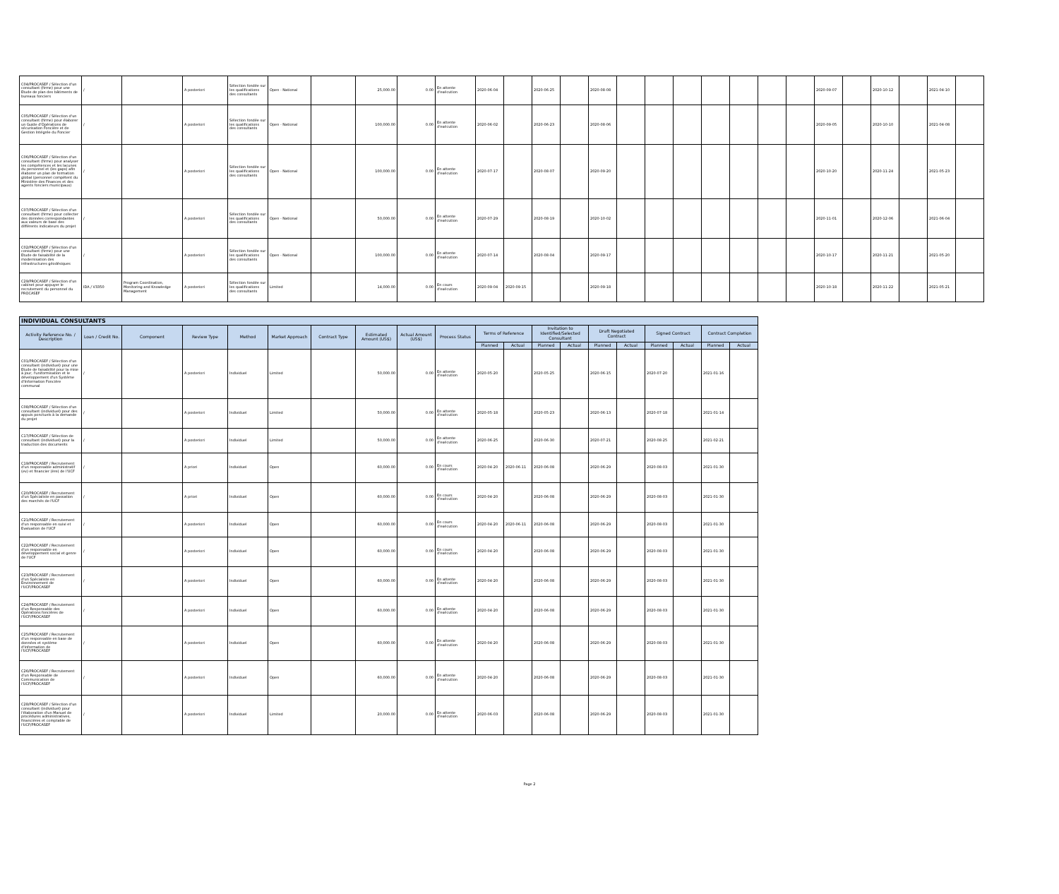| C04/PROCASEF / Sélection d'un consultant (firme) pour une Etude de plan des bâtiments de bureaux fonciers | / | | A posteriori | Sélection fondée sur les qualifications des consultants | Open - National | | 25,000.00 | 0.00 | En attente d'exécution | 2020-06-04 | | 2020-06-25 | | 2020-08-08 | | | | | | | | 2020-09-07 | | 2020-10-12 | | 2021-04-10 | |
| C05/PROCASEF / Sélection d'un consultant (firme) pour élaborer un Guide d'Opérations de sécurisation Foncière et de Gestion Intégrée du Foncier | / | | A posteriori | Sélection fondée sur les qualifications des consultants | Open - National | | 100,000.00 | 0.00 | En attente d'exécution | 2020-06-02 | | 2020-06-23 | | 2020-08-06 | | | | | | | | 2020-09-05 | | 2020-10-10 | | 2021-04-08 | |
| C06/PROCASEF / Sélection d'un consultant (firme) pour analyser les compétences et les lacunes du personnel et (les gaps) afin élaborer un plan de formation global (personnel compétent du Ministère des Finances et des agents fonciers municipaux) | / | | A posteriori | Sélection fondée sur les qualifications des consultants | Open - National | | 100,000.00 | 0.00 | En attente d'exécution | 2020-07-17 | | 2020-08-07 | | 2020-09-20 | | | | | | | | 2020-10-20 | | 2020-11-24 | | 2021-05-23 | |
| C07/PROCASEF / Sélection d'un consultant (firme) pour collecter des données correspondantes aux valeurs de base des différents indicateurs du projet | / | | A posteriori | Sélection fondée sur les qualifications des consultants | Open - National | | 50,000.00 | 0.00 | En attente d'exécution | 2020-07-29 | | 2020-08-19 | | 2020-10-02 | | | | | | | | 2020-11-01 | | 2020-12-06 | | 2021-06-04 | |
| C02/PROCASEF / Sélection d'un consultant (firme) pour une Etude de faisabilité de la modernisation des infrastructures géodésiques | / | | A posteriori | Sélection fondée sur les qualifications des consultants | Open - National | | 100,000.00 | 0.00 | En attente d'exécution | 2020-07-14 | | 2020-08-04 | | 2020-09-17 | | | | | | | | 2020-10-17 | | 2020-11-21 | | 2021-05-20 | |
| C29/PROCASEF / Sélection d'un cabinet pour appuyer le recrutement du personnel du PROCASEF | IDA / V3350 | Program Coordination, Monitoring and Knowledge Management | A posteriori | Sélection fondée sur les qualifications des consultants | Limited | | 14,000.00 | 0.00 | En cours d'exécution | 2020-09-04 | 2020-09-15 | | | 2020-09-18 | | | | | | | | 2020-10-18 | | 2020-11-22 | | 2021-05-21 | |
| INDIVIDUAL CONSULTANTS | | | | | | | | | | | | | | | | | | | |
| --- | --- | --- | --- | --- | --- | --- | --- | --- | --- | --- | --- | --- | --- | --- | --- | --- | --- | --- | --- |
| Activity Reference No. / Description | Loan / Credit No. | Component | Review Type | Method | Market Approach | Contract Type | Estimated Amount (US$) | Actual Amount (US$) | Process Status | Terms of Reference | | Invitation to Identified/Selected Consultant | | Draft Negotiated Contract | | Signed Contract | | Contract Completion | |
| | | | | | | | | | | Planned | Actual | Planned | Actual | Planned | Actual | Planned | Actual | Planned | Actual |
| C01/PROCASEF / Sélection d'un consultant (individuel) pour une Etude de faisabilité pour la mise à jour, l'uniformisation et le développement d'un Système d'Information Foncière communal | / | | A posteriori | Individuel | Limited | | 50,000.00 | 0.00 | En attente d'exécution | 2020-05-20 | | 2020-05-25 | | 2020-06-15 | | 2020-07-20 | | 2021-01-16 | |
| C08/PROCASEF / Sélection d'un consultant (individuel) pour des appuis ponctuels à la demande du projet | / | | A posteriori | Individuel | Limited | | 50,000.00 | 0.00 | En attente d'exécution | 2020-05-18 | | 2020-05-23 | | 2020-06-13 | | 2020-07-18 | | 2021-01-14 | |
| C17/PROCASEF / Sélection de consultant (individuel) pour la traduction des documents | / | | A posteriori | Individuel | Limited | | 50,000.00 | 0.00 | En attente d'exécution | 2020-06-25 | | 2020-06-30 | | 2020-07-21 | | 2020-08-25 | | 2021-02-21 | |
| C19/PROCASEF / Recrutement d'un responsable administratif (ev) et financier (ère) de l'UCF | / | | A priori | Individuel | Open | | 60,000.00 | 0.00 | En cours d'exécution | 2020-04-20 | 2020-06-11 | 2020-06-08 | | 2020-06-29 | | 2020-08-03 | | 2021-01-30 | |
| C20/PROCASEF / Recrutement d'un Spécialiste en passation des marchés de l'UCF | / | | A priori | Individuel | Open | | 60,000.00 | 0.00 | En cours d'exécution | 2020-04-20 | | 2020-06-08 | | 2020-06-29 | | 2020-08-03 | | 2021-01-30 | |
| C21/PROCASEF / Recrutement d'un responsable en suivi et Evaluation de l'UCF | / | | A posteriori | Individuel | Open | | 60,000.00 | 0.00 | En cours d'exécution | 2020-04-20 | 2020-06-11 | 2020-06-08 | | 2020-06-29 | | 2020-08-03 | | 2021-01-30 | |
| C22/PROCASEF / Recrutement d'un responsable en développement social et genre de l'UCF | / | | A posteriori | Individuel | Open | | 60,000.00 | 0.00 | En cours d'exécution | 2020-04-20 | | 2020-06-08 | | 2020-06-29 | | 2020-08-03 | | 2021-01-30 | |
| C23/PROCASEF / Recrutement d'un Spécialiste en Environnement de l'UCF/PROCASEF | / | | A posteriori | Individuel | Open | | 60,000.00 | 0.00 | En attente d'exécution | 2020-04-20 | | 2020-06-08 | | 2020-06-29 | | 2020-08-03 | | 2021-01-30 | |
| C24/PROCASEF / Recrutement d'un Responsable des Opérations foncières de l'UCF/PROCASEF | / | | A posteriori | Individuel | Open | | 60,000.00 | 0.00 | En attente d'exécution | 2020-04-20 | | 2020-06-08 | | 2020-06-29 | | 2020-08-03 | | 2021-01-30 | |
| C25/PROCASEF / Recrutement d'un responsable en base de données et système d'information de l'UCF/PROCASEF | / | | A posteriori | Individuel | Open | | 60,000.00 | 0.00 | En attente d'exécution | 2020-04-20 | | 2020-06-08 | | 2020-06-29 | | 2020-08-03 | | 2021-01-30 | |
| C26/PROCASEF / Recrutement d'un Responsable de Communication de l'UCF/PROCASEF | / | | A posteriori | Individuel | Open | | 60,000.00 | 0.00 | En attente d'exécution | 2020-04-20 | | 2020-06-08 | | 2020-06-29 | | 2020-08-03 | | 2021-01-30 | |
| C28/PROCASEF / Sélection d'un consultant (individuel) pour l'élaboration d'un Manuel de procédures administratives, financières et comptable de l'UCF/PROCASEF | / | | A posteriori | Individuel | Limited | | 20,000.00 | 0.00 | En attente d'exécution | 2020-06-03 | | 2020-06-08 | | 2020-06-29 | | 2020-08-03 | | 2021-01-30 | |
Page 2